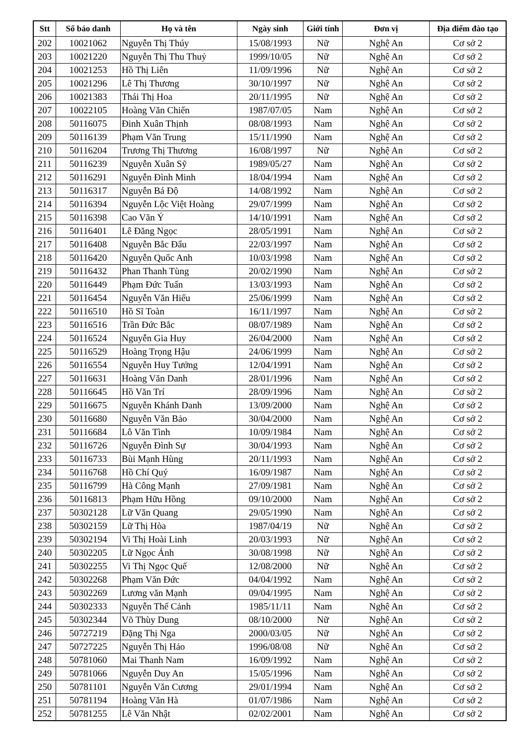| Stt | Số báo danh | Họ và tên | Ngày sinh | Giới tính | Đơn vị | Địa điểm đào tạo |
| --- | --- | --- | --- | --- | --- | --- |
| 202 | 10021062 | Nguyễn Thị Thúy | 15/08/1993 | Nữ | Nghệ An | Cơ sở 2 |
| 203 | 10021220 | Nguyễn Thị Thu Thuỷ | 1999/10/05 | Nữ | Nghệ An | Cơ sở 2 |
| 204 | 10021253 | Hồ Thị Liên | 11/09/1996 | Nữ | Nghệ An | Cơ sở 2 |
| 205 | 10021296 | Lê Thị Thương | 30/10/1997 | Nữ | Nghệ An | Cơ sở 2 |
| 206 | 10021383 | Thái Thị Hoa | 20/11/1995 | Nữ | Nghệ An | Cơ sở 2 |
| 207 | 10022105 | Hoàng Văn Chiến | 1987/07/05 | Nam | Nghệ An | Cơ sở 2 |
| 208 | 50116075 | Đinh Xuân Thịnh | 08/08/1993 | Nam | Nghệ An | Cơ sở 2 |
| 209 | 50116139 | Phạm Văn Trung | 15/11/1990 | Nam | Nghệ An | Cơ sở 2 |
| 210 | 50116204 | Trương Thị Thương | 16/08/1997 | Nữ | Nghệ An | Cơ sở 2 |
| 211 | 50116239 | Nguyễn Xuân Sỹ | 1989/05/27 | Nam | Nghệ An | Cơ sở 2 |
| 212 | 50116291 | Nguyễn Đình Minh | 18/04/1994 | Nam | Nghệ An | Cơ sở 2 |
| 213 | 50116317 | Nguyễn Bá Độ | 14/08/1992 | Nam | Nghệ An | Cơ sở 2 |
| 214 | 50116394 | Nguyễn Lộc Việt Hoàng | 29/07/1999 | Nam | Nghệ An | Cơ sở 2 |
| 215 | 50116398 | Cao Văn Ý | 14/10/1991 | Nam | Nghệ An | Cơ sở 2 |
| 216 | 50116401 | Lê Đăng Ngọc | 28/05/1991 | Nam | Nghệ An | Cơ sở 2 |
| 217 | 50116408 | Nguyễn Bắc Đẩu | 22/03/1997 | Nam | Nghệ An | Cơ sở 2 |
| 218 | 50116420 | Nguyễn Quốc Anh | 10/03/1998 | Nam | Nghệ An | Cơ sở 2 |
| 219 | 50116432 | Phan Thanh Tùng | 20/02/1990 | Nam | Nghệ An | Cơ sở 2 |
| 220 | 50116449 | Phạm Đức Tuấn | 13/03/1993 | Nam | Nghệ An | Cơ sở 2 |
| 221 | 50116454 | Nguyễn Văn Hiếu | 25/06/1999 | Nam | Nghệ An | Cơ sở 2 |
| 222 | 50116510 | Hồ Sĩ Toàn | 16/11/1997 | Nam | Nghệ An | Cơ sở 2 |
| 223 | 50116516 | Trần Đức Bắc | 08/07/1989 | Nam | Nghệ An | Cơ sở 2 |
| 224 | 50116524 | Nguyễn Gia Huy | 26/04/2000 | Nam | Nghệ An | Cơ sở 2 |
| 225 | 50116529 | Hoàng Trọng Hậu | 24/06/1999 | Nam | Nghệ An | Cơ sở 2 |
| 226 | 50116554 | Nguyễn Huy Tưởng | 12/04/1991 | Nam | Nghệ An | Cơ sở 2 |
| 227 | 50116631 | Hoàng Văn Danh | 28/01/1996 | Nam | Nghệ An | Cơ sở 2 |
| 228 | 50116645 | Hồ Văn Trí | 28/09/1996 | Nam | Nghệ An | Cơ sở 2 |
| 229 | 50116675 | Nguyễn Khánh Danh | 13/09/2000 | Nam | Nghệ An | Cơ sở 2 |
| 230 | 50116680 | Nguyễn Văn Bảo | 30/04/2000 | Nam | Nghệ An | Cơ sở 2 |
| 231 | 50116684 | Lô Văn Tình | 10/09/1984 | Nam | Nghệ An | Cơ sở 2 |
| 232 | 50116726 | Nguyễn Đình Sự | 30/04/1993 | Nam | Nghệ An | Cơ sở 2 |
| 233 | 50116733 | Bùi Mạnh Hùng | 20/11/1993 | Nam | Nghệ An | Cơ sở 2 |
| 234 | 50116768 | Hồ Chí Quý | 16/09/1987 | Nam | Nghệ An | Cơ sở 2 |
| 235 | 50116799 | Hà Công Mạnh | 27/09/1981 | Nam | Nghệ An | Cơ sở 2 |
| 236 | 50116813 | Phạm Hữu Hồng | 09/10/2000 | Nam | Nghệ An | Cơ sở 2 |
| 237 | 50302128 | Lữ Văn Quang | 29/05/1990 | Nam | Nghệ An | Cơ sở 2 |
| 238 | 50302159 | Lữ Thị Hòa | 1987/04/19 | Nữ | Nghệ An | Cơ sở 2 |
| 239 | 50302194 | Vi Thị Hoài Linh | 20/03/1993 | Nữ | Nghệ An | Cơ sở 2 |
| 240 | 50302205 | Lữ Ngọc Ánh | 30/08/1998 | Nữ | Nghệ An | Cơ sở 2 |
| 241 | 50302255 | Vi Thị Ngọc Quế | 12/08/2000 | Nữ | Nghệ An | Cơ sở 2 |
| 242 | 50302268 | Phạm Văn Đức | 04/04/1992 | Nam | Nghệ An | Cơ sở 2 |
| 243 | 50302269 | Lương văn Mạnh | 09/04/1995 | Nam | Nghệ An | Cơ sở 2 |
| 244 | 50302333 | Nguyễn Thế Cảnh | 1985/11/11 | Nam | Nghệ An | Cơ sở 2 |
| 245 | 50302344 | Võ Thùy Dung | 08/10/2000 | Nữ | Nghệ An | Cơ sở 2 |
| 246 | 50727219 | Đặng Thị Nga | 2000/03/05 | Nữ | Nghệ An | Cơ sở 2 |
| 247 | 50727225 | Nguyễn Thị Hảo | 1996/08/08 | Nữ | Nghệ An | Cơ sở 2 |
| 248 | 50781060 | Mai Thanh Nam | 16/09/1992 | Nam | Nghệ An | Cơ sở 2 |
| 249 | 50781066 | Nguyễn Duy An | 15/05/1996 | Nam | Nghệ An | Cơ sở 2 |
| 250 | 50781101 | Nguyễn Văn Cương | 29/01/1994 | Nam | Nghệ An | Cơ sở 2 |
| 251 | 50781194 | Hoàng Văn Hà | 01/07/1986 | Nam | Nghệ An | Cơ sở 2 |
| 252 | 50781255 | Lê Văn Nhật | 02/02/2001 | Nam | Nghệ An | Cơ sở 2 |